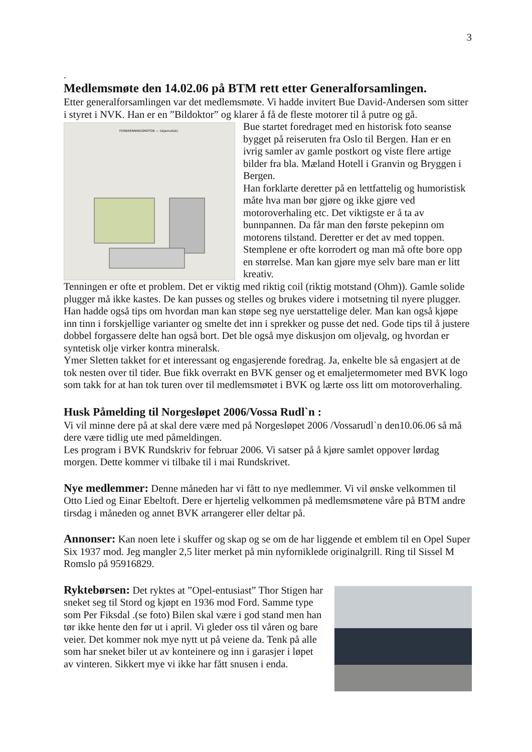3
.
Medlemsmøte den 14.02.06 på BTM rett etter Generalforsamlingen.
Etter generalforsamlingen var det medlemsmøte. Vi hadde invitert Bue David-Andersen som sitter i styret i NVK. Han er en ”Bildoktor” og klarer å få de fleste motorer til å putre og gå.
FORBRENNINGSMOTOR — (skjematisk)
Bue startet foredraget med en historisk foto seanse bygget på reiseruten fra Oslo til Bergen. Han er en ivrig samler av gamle postkort og viste flere artige bilder fra bla. Mæland Hotell i Granvin og Bryggen i Bergen.
Han forklarte deretter på en lettfattelig og humoristisk måte hva man bør gjøre og ikke gjøre ved motoroverhaling etc. Det viktigste er å ta av bunnpannen. Da får man den første pekepinn om motorens tilstand. Deretter er det av med toppen. Stemplene er ofte korrodert og man må ofte bore opp en størrelse. Man kan gjøre mye selv bare man er litt kreativ.
Tenningen er ofte et problem. Det er viktig med riktig coil (riktig motstand (Ohm)). Gamle solide plugger må ikke kastes. De kan pusses og stelles og brukes videre i motsetning til nyere plugger. Han hadde også tips om hvordan man kan støpe seg nye uerstattelige deler. Man kan også kjøpe inn tinn i forskjellige varianter og smelte det inn i sprekker og pusse det ned. Gode tips til å justere dobbel forgassere delte han også bort. Det ble også mye diskusjon om oljevalg, og hvordan er syntetisk olje virker kontra mineralsk.
Ymer Sletten takket for et interessant og engasjerende foredrag. Ja, enkelte ble så engasjert at de tok nesten over til tider. Bue fikk overrakt en BVK genser og et emaljetermometer med BVK logo som takk for at han tok turen over til medlemsmøtet i BVK og lærte oss litt om motoroverhaling.
Husk Påmelding til Norgesløpet 2006/Vossa Rudl`n :
Vi vil minne dere på at skal dere være med på Norgesløpet 2006 /Vossarudl`n den10.06.06 så må dere være tidlig ute med påmeldingen.
Les program i BVK Rundskriv for februar 2006. Vi satser på å kjøre samlet oppover lørdag morgen. Dette kommer vi tilbake til i mai Rundskrivet.
Nye medlemmer: Denne måneden har vi fått to nye medlemmer. Vi vil ønske velkommen til Otto Lied og Einar Ebeltoft. Dere er hjertelig velkommen på medlemsmøtene våre på BTM andre tirsdag i måneden og annet BVK arrangerer eller deltar på.
Annonser: Kan noen lete i skuffer og skap og se om de har liggende et emblem til en Opel Super Six 1937 mod. Jeg mangler 2,5 liter merket på min nyforniklede originalgrill. Ring til Sissel M Romslo på 95916829.
Ryktebørsen: Det ryktes at ”Opel-entusiast” Thor Stigen har sneket seg til Stord og kjøpt en 1936 mod Ford. Samme type som Per Fiksdal .(se foto) Bilen skal være i god stand men han tør ikke hente den før ut i april. Vi gleder oss til våren og bare veier. Det kommer nok mye nytt ut på veiene da. Tenk på alle som har sneket biler ut av konteinere og inn i garasjer i løpet av vinteren. Sikkert mye vi ikke har fått snusen i enda.